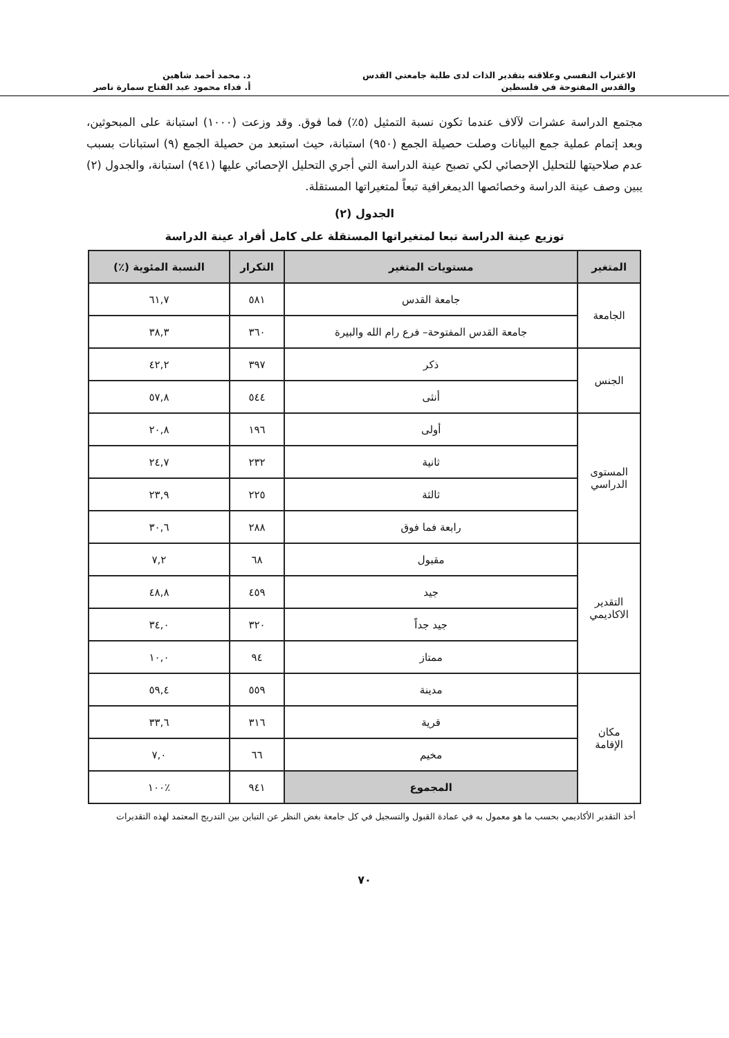الاغتراب النفسي وعلاقته بتقدير الذات لدى طلبة جامعتي القدس
والقدس المفتوحة في فلسطين
د. محمد أحمد شاهين
أ. فداء محمود عبد الفتاح سمارة ناصر
مجتمع الدراسة عشرات لآلاف عندما تكون نسبة التمثيل (٥٪) فما فوق. وقد وزعت (١٠٠٠) استبانة على المبحوثين، وبعد إتمام عملية جمع البيانات وصلت حصيلة الجمع (٩٥٠) استبانة، حيث استبعد من حصيلة الجمع (٩) استبانات بسبب عدم صلاحيتها للتحليل الإحصائي لكي تصبح عينة الدراسة التي أجري التحليل الإحصائي عليها (٩٤١) استبانة، والجدول (٢) يبين وصف عينة الدراسة وخصائصها الديمغرافية تبعاً لمتغيراتها المستقلة.
الجدول (٢)
توزيع عينة الدراسة تبعا لمتغيراتها المستقلة على كامل أفراد عينة الدراسة
| المتغير | مستويات المتغير | التكرار | النسبة المئوية (٪) |
| --- | --- | --- | --- |
| الجامعة | جامعة القدس | ٥٨١ | ٦١,٧ |
| | جامعة القدس المفتوحة– فرع رام الله والبيرة | ٣٦٠ | ٣٨,٣ |
| الجنس | ذكر | ٣٩٧ | ٤٢,٢ |
| | أنثى | ٥٤٤ | ٥٧,٨ |
| المستوى الدراسي | أولى | ١٩٦ | ٢٠,٨ |
| | ثانية | ٢٣٢ | ٢٤,٧ |
| | ثالثة | ٢٢٥ | ٢٣,٩ |
| | رابعة فما فوق | ٢٨٨ | ٣٠,٦ |
| التقدير الاكاديمي | مقبول | ٦٨ | ٧,٢ |
| | جيد | ٤٥٩ | ٤٨,٨ |
| | جيد جداً | ٣٢٠ | ٣٤,٠ |
| | ممتاز | ٩٤ | ١٠,٠ |
| مكان الإقامة | مدينة | ٥٥٩ | ٥٩,٤ |
| | قرية | ٣١٦ | ٣٣,٦ |
| | مخيم | ٦٦ | ٧,٠ |
| | المجموع | ٩٤١ | ٪١٠٠ |
أخذ التقدير الأكاديمي بحسب ما هو معمول به في عمادة القبول والتسجيل في كل جامعة بغض النظر عن التباين بين التدريج المعتمد لهذه التقديرات
٧٠